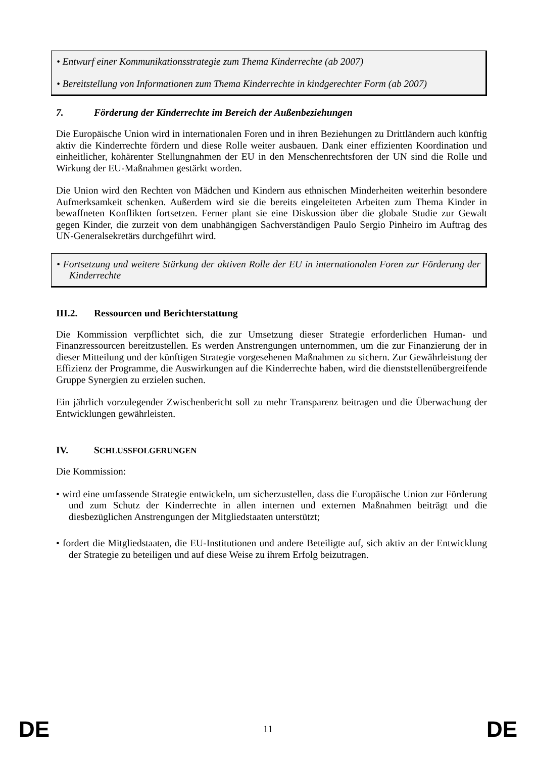• Entwurf einer Kommunikationsstrategie zum Thema Kinderrechte (ab 2007)
• Bereitstellung von Informationen zum Thema Kinderrechte in kindgerechter Form (ab 2007)
7. Förderung der Kinderrechte im Bereich der Außenbeziehungen
Die Europäische Union wird in internationalen Foren und in ihren Beziehungen zu Drittländern auch künftig aktiv die Kinderrechte fördern und diese Rolle weiter ausbauen. Dank einer effizienten Koordination und einheitlicher, kohärenter Stellungnahmen der EU in den Menschenrechtsforen der UN sind die Rolle und Wirkung der EU-Maßnahmen gestärkt worden.
Die Union wird den Rechten von Mädchen und Kindern aus ethnischen Minderheiten weiterhin besondere Aufmerksamkeit schenken. Außerdem wird sie die bereits eingeleiteten Arbeiten zum Thema Kinder in bewaffneten Konflikten fortsetzen. Ferner plant sie eine Diskussion über die globale Studie zur Gewalt gegen Kinder, die zurzeit von dem unabhängigen Sachverständigen Paulo Sergio Pinheiro im Auftrag des UN-Generalsekretärs durchgeführt wird.
• Fortsetzung und weitere Stärkung der aktiven Rolle der EU in internationalen Foren zur Förderung der Kinderrechte
III.2. Ressourcen und Berichterstattung
Die Kommission verpflichtet sich, die zur Umsetzung dieser Strategie erforderlichen Human- und Finanzressourcen bereitzustellen. Es werden Anstrengungen unternommen, um die zur Finanzierung der in dieser Mitteilung und der künftigen Strategie vorgesehenen Maßnahmen zu sichern. Zur Gewährleistung der Effizienz der Programme, die Auswirkungen auf die Kinderrechte haben, wird die dienststellenübergreifende Gruppe Synergien zu erzielen suchen.
Ein jährlich vorzulegender Zwischenbericht soll zu mehr Transparenz beitragen und die Überwachung der Entwicklungen gewährleisten.
IV. SCHLUSSFOLGERUNGEN
Die Kommission:
• wird eine umfassende Strategie entwickeln, um sicherzustellen, dass die Europäische Union zur Förderung und zum Schutz der Kinderrechte in allen internen und externen Maßnahmen beiträgt und die diesbezüglichen Anstrengungen der Mitgliedstaaten unterstützt;
• fordert die Mitgliedstaaten, die EU-Institutionen und andere Beteiligte auf, sich aktiv an der Entwicklung der Strategie zu beteiligen und auf diese Weise zu ihrem Erfolg beizutragen.
DE 11 DE